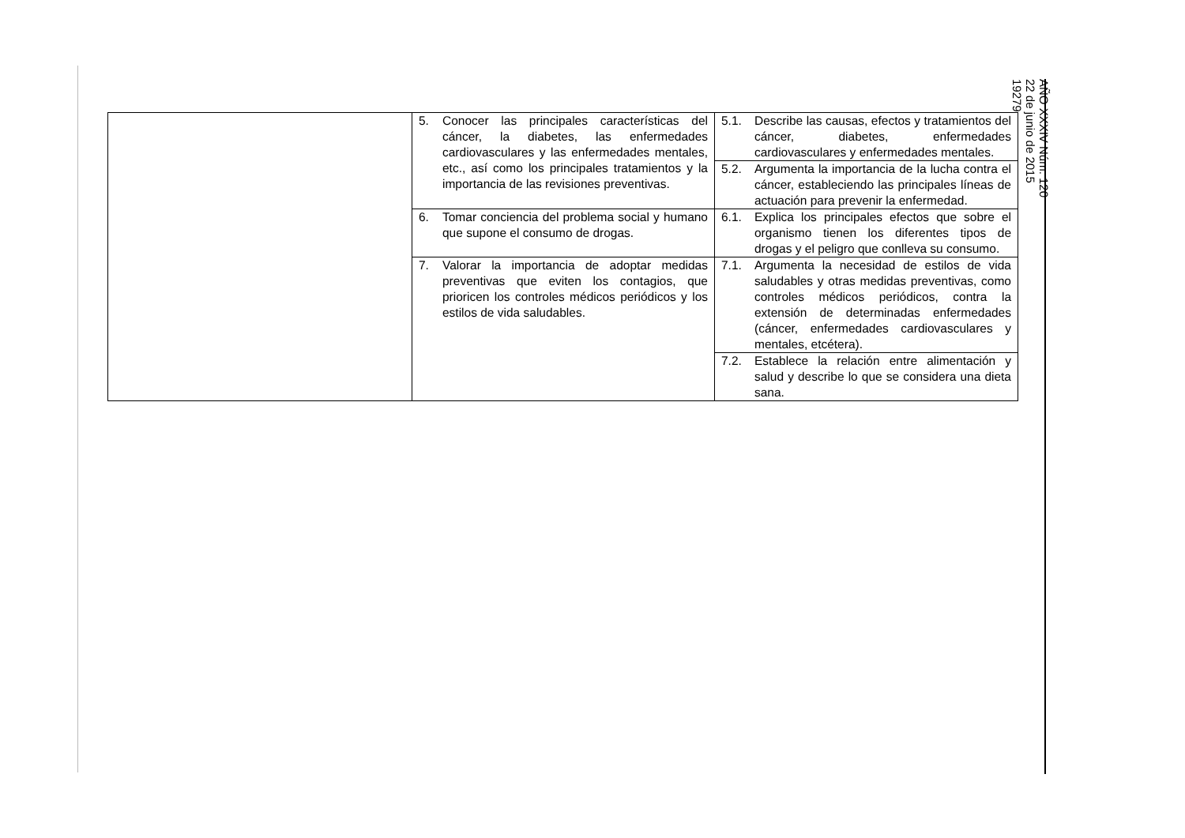| | 5. Conocer las principales características del cáncer, la diabetes, las enfermedades cardiovasculares y las enfermedades mentales, etc., así como los principales tratamientos y la importancia de las revisiones preventivas. | 5.1. Describe las causas, efectos y tratamientos del cáncer, diabetes, enfermedades cardiovasculares y enfermedades mentales. |
| | | 5.2. Argumenta la importancia de la lucha contra el cáncer, estableciendo las principales líneas de actuación para prevenir la enfermedad. |
| | 6. Tomar conciencia del problema social y humano que supone el consumo de drogas. | 6.1. Explica los principales efectos que sobre el organismo tienen los diferentes tipos de drogas y el peligro que conlleva su consumo. |
| | 7. Valorar la importancia de adoptar medidas preventivas que eviten los contagios, que prioricen los controles médicos periódicos y los estilos de vida saludables. | 7.1. Argumenta la necesidad de estilos de vida saludables y otras medidas preventivas, como controles médicos periódicos, contra la extensión de determinadas enfermedades (cáncer, enfermedades cardiovasculares y mentales, etcétera). |
| | | 7.2. Establece la relación entre alimentación y salud y describe lo que se considera una dieta sana. |
AÑO XXXIV Núm. 120
22 de junio de 2015
19279